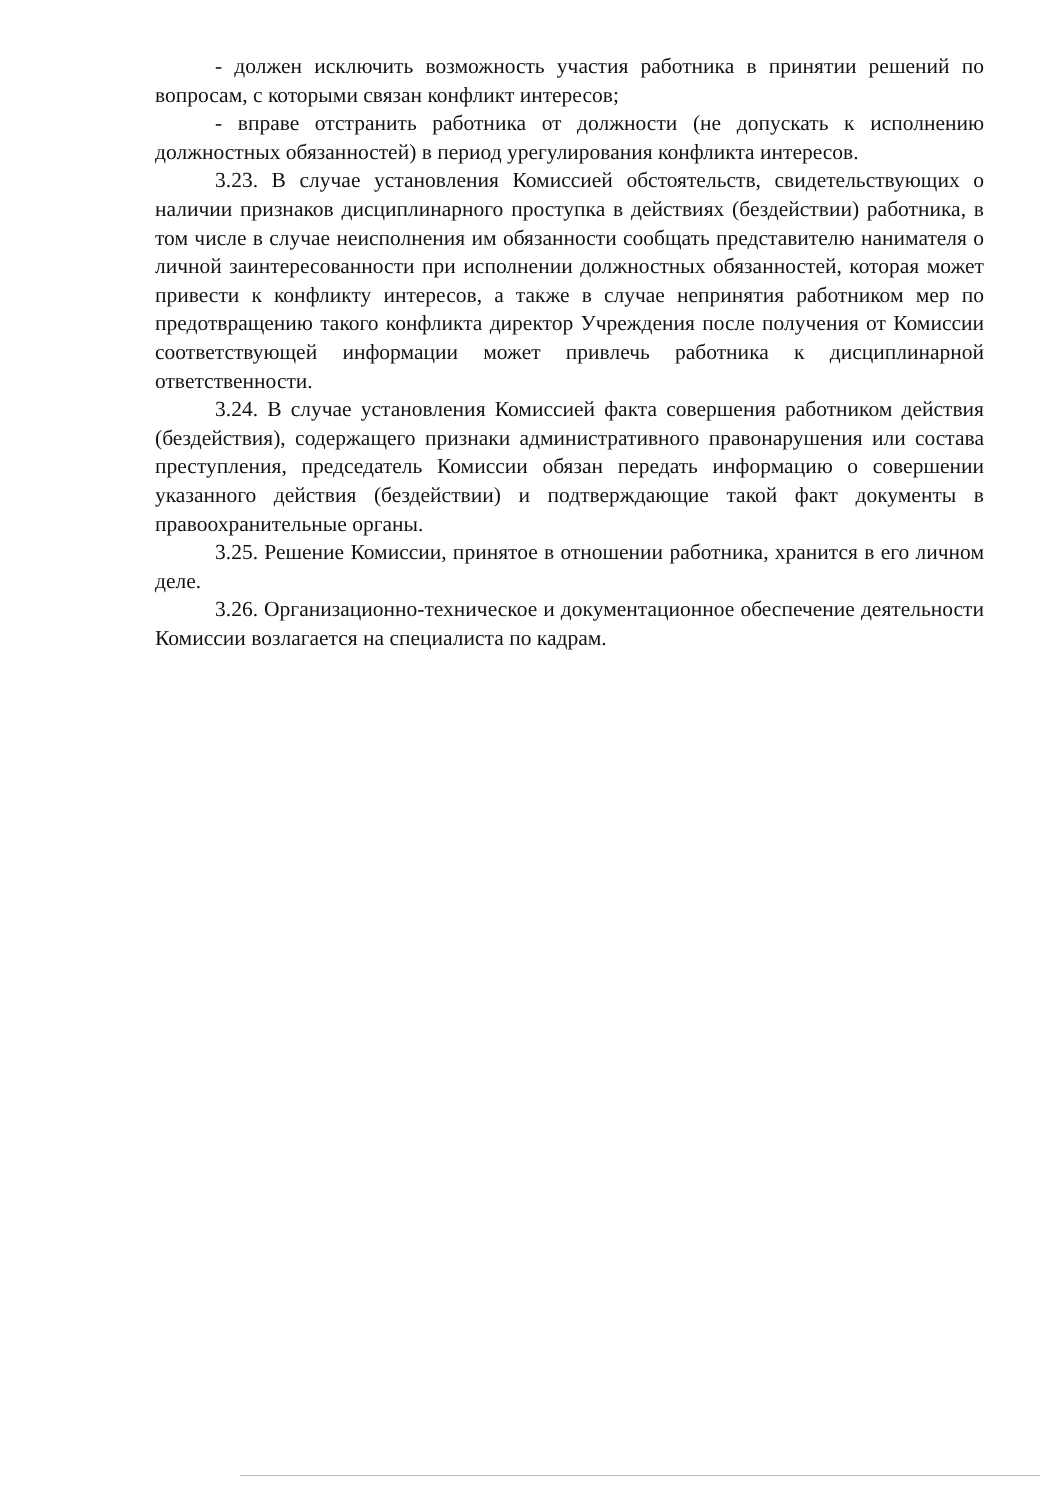- должен исключить возможность участия работника в принятии решений по вопросам, с которыми связан конфликт интересов;
- вправе отстранить работника от должности (не допускать к исполнению должностных обязанностей) в период урегулирования конфликта интересов.
3.23. В случае установления Комиссией обстоятельств, свидетельствующих о наличии признаков дисциплинарного проступка в действиях (бездействии) работника, в том числе в случае неисполнения им обязанности сообщать представителю нанимателя о личной заинтересованности при исполнении должностных обязанностей, которая может привести к конфликту интересов, а также в случае непринятия работником мер по предотвращению такого конфликта директор Учреждения после получения от Комиссии соответствующей информации может привлечь работника к дисциплинарной ответственности.
3.24. В случае установления Комиссией факта совершения работником действия (бездействия), содержащего признаки административного правонарушения или состава преступления, председатель Комиссии обязан передать информацию о совершении указанного действия (бездействии) и подтверждающие такой факт документы в правоохранительные органы.
3.25. Решение Комиссии, принятое в отношении работника, хранится в его личном деле.
3.26. Организационно-техническое и документационное обеспечение деятельности Комиссии возлагается на специалиста по кадрам.